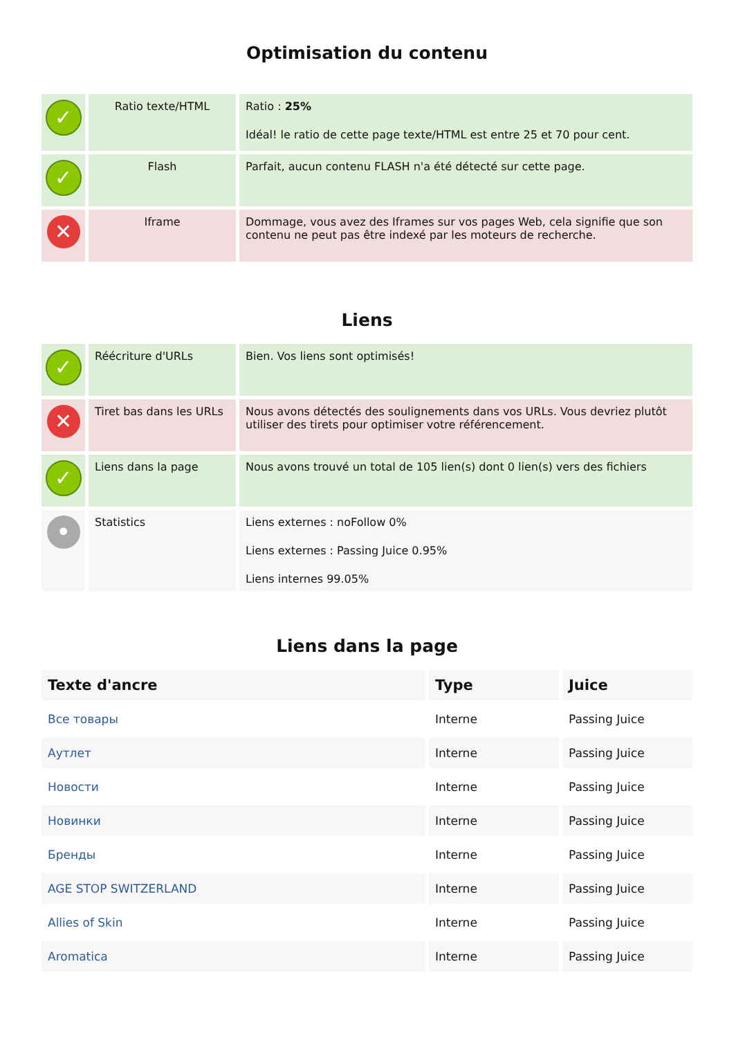Optimisation du contenu
| ✓ | Ratio texte/HTML | Ratio : 25% Idéal! le ratio de cette page texte/HTML est entre 25 et 70 pour cent. |
| ✓ | Flash | Parfait, aucun contenu FLASH n'a été détecté sur cette page. |
| ✕ | Iframe | Dommage, vous avez des Iframes sur vos pages Web, cela signifie que son contenu ne peut pas être indexé par les moteurs de recherche. |
Liens
| ✓ | Réécriture d'URLs | Bien. Vos liens sont optimisés! |
| ✕ | Tiret bas dans les URLs | Nous avons détectés des soulignements dans vos URLs. Vous devriez plutôt utiliser des tirets pour optimiser votre référencement. |
| ✓ | Liens dans la page | Nous avons trouvé un total de 105 lien(s) dont 0 lien(s) vers des fichiers |
| • | Statistics | Liens externes : noFollow 0% Liens externes : Passing Juice 0.95% Liens internes 99.05% |
Liens dans la page
| Texte d'ancre | Type | Juice |
| --- | --- | --- |
| Все товары | Interne | Passing Juice |
| Аутлет | Interne | Passing Juice |
| Новости | Interne | Passing Juice |
| Новинки | Interne | Passing Juice |
| Бренды | Interne | Passing Juice |
| AGE STOP SWITZERLAND | Interne | Passing Juice |
| Allies of Skin | Interne | Passing Juice |
| Aromatica | Interne | Passing Juice |